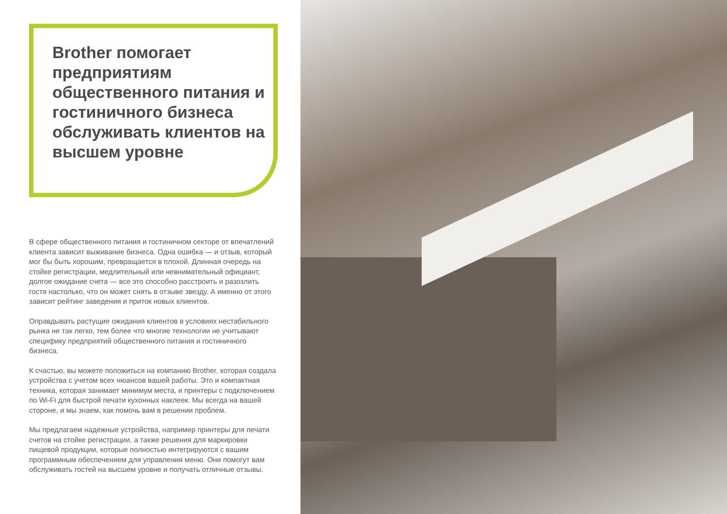Brother помогает предприятиям общественного питания и гостиничного бизнеса обслуживать клиентов на высшем уровне
В сфере общественного питания и гостиничном секторе от впечатлений клиента зависит выживание бизнеса. Одна ошибка — и отзыв, который мог бы быть хорошим, превращается в плохой. Длинная очередь на стойке регистрации, медлительный или невнимательный официант, долгое ожидание счета — все это способно расстроить и разозлить гостя настолько, что он может снять в отзыве звезду. А именно от этого зависит рейтинг заведения и приток новых клиентов.
Оправдывать растущие ожидания клиентов в условиях нестабильного рынка не так легко, тем более что многие технологии не учитывают специфику предприятий общественного питания и гостиничного бизнеса.
К счастью, вы можете положиться на компанию Brother, которая создала устройства с учетом всех нюансов вашей работы. Это и компактная техника, которая занимает минимум места, и принтеры с подключением по Wi-Fi для быстрой печати кухонных наклеек. Мы всегда на вашей стороне, и мы знаем, как помочь вам в решении проблем.
Мы предлагаем надежные устройства, например принтеры для печати счетов на стойке регистрации, а также решения для маркировки пищевой продукции, которые полностью интегрируются с вашим программным обеспечением для управления меню. Они помогут вам обслуживать гостей на высшем уровне и получать отличные отзывы.